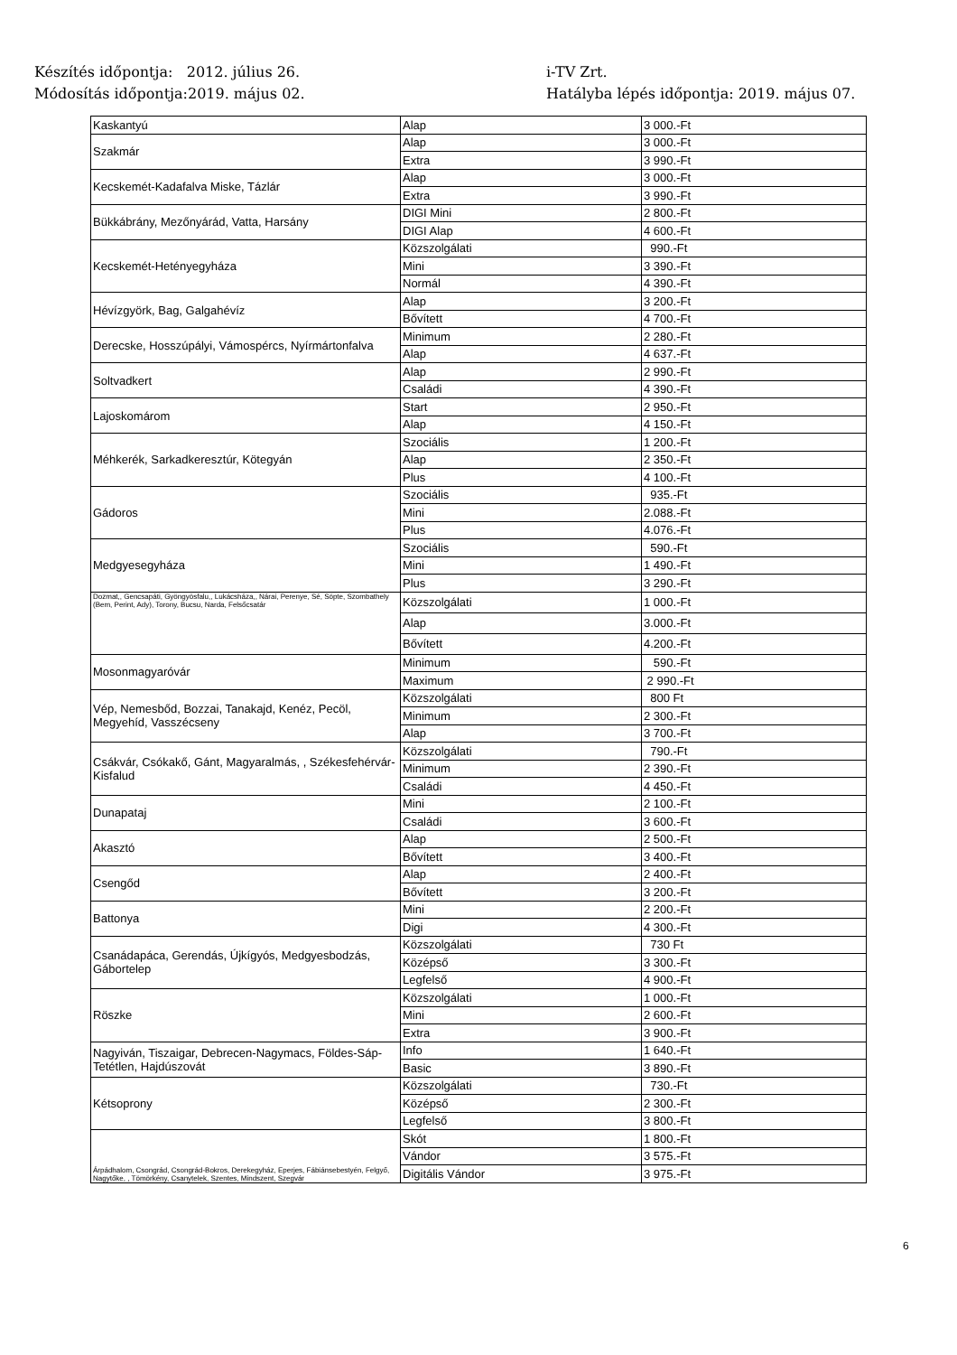Készítés időpontja: 2012. július 26.
i-TV Zrt.
Módosítás időpontja:2019. május 02.
Hatályba lépés időpontja: 2019. május 07.
| Kaskantyú | Alap | 3 000.-Ft |
| Szakmár | Alap | 3 000.-Ft |
| | Extra | 3 990.-Ft |
| Kecskemét-Kadafalva Miske, Tázlár | Alap | 3 000.-Ft |
| | Extra | 3 990.-Ft |
| Bükkábrány, Mezőnyárád, Vatta, Harsány | DIGI Mini | 2 800.-Ft |
| | DIGI Alap | 4 600.-Ft |
| Kecskemét-Hetényegyháza | Közszolgálati | 990.-Ft |
| | Mini | 3 390.-Ft |
| | Normál | 4 390.-Ft |
| Hévízgyörk, Bag, Galgahévíz | Alap | 3 200.-Ft |
| | Bővített | 4 700.-Ft |
| Derecske, Hosszúpályi, Vámospércs, Nyírmártonfalva | Minimum | 2 280.-Ft |
| | Alap | 4 637.-Ft |
| Soltvadkert | Alap | 2 990.-Ft |
| | Családi | 4 390.-Ft |
| Lajoskomárom | Start | 2 950.-Ft |
| | Alap | 4 150.-Ft |
| Méhkerék, Sarkadkeresztúr, Kötegyán | Szociális | 1 200.-Ft |
| | Alap | 2 350.-Ft |
| | Plus | 4 100.-Ft |
| Gádoros | Szociális | 935.-Ft |
| | Mini | 2.088.-Ft |
| | Plus | 4.076.-Ft |
| Medgyesegyháza | Szociális | 590.-Ft |
| | Mini | 1 490.-Ft |
| | Plus | 3 290.-Ft |
| Dozmat,, Gencsapáti, Gyöngyösfalu,, Lukácsháza,, Nárai, Perenye, Sé, Söpte, Szombathely (Bem, Perint, Ady), Torony, Bucsu, Narda, Felsőcsatár | Közszolgálati | 1 000.-Ft |
| | Alap | 3.000.-Ft |
| | Bővített | 4.200.-Ft |
| Mosonmagyaróvár | Minimum | 590.-Ft |
| | Maximum | 2 990.-Ft |
| Vép, Nemesbőd, Bozzai, Tanakajd, Kenéz, Pecöl, Megyehíd, Vasszécseny | Közszolgálati | 800 Ft |
| | Minimum | 2 300.-Ft |
| | Alap | 3 700.-Ft |
| Csákvár, Csókakő, Gánt, Magyaralmás, , Székesfehérvár-Kisfalud | Közszolgálati | 790.-Ft |
| | Minimum | 2 390.-Ft |
| | Családi | 4 450.-Ft |
| Dunapataj | Mini | 2 100.-Ft |
| | Családi | 3 600.-Ft |
| Akasztó | Alap | 2 500.-Ft |
| | Bővített | 3 400.-Ft |
| Csengőd | Alap | 2 400.-Ft |
| | Bővített | 3 200.-Ft |
| Battonya | Mini | 2 200.-Ft |
| | Digi | 4 300.-Ft |
| Csanádapáca, Gerendás, Újkígyós, Medgyesbodzás, Gábortelep | Közszolgálati | 730 Ft |
| | Középső | 3 300.-Ft |
| | Legfelső | 4 900.-Ft |
| Röszke | Közszolgálati | 1 000.-Ft |
| | Mini | 2 600.-Ft |
| | Extra | 3 900.-Ft |
| Nagyiván, Tiszaigar, Debrecen-Nagymacs, Földes-Sáp-Tetétlen, Hajdúszovát | Info | 1 640.-Ft |
| | Basic | 3 890.-Ft |
| Kétsoprony | Közszolgálati | 730.-Ft |
| | Középső | 2 300.-Ft |
| | Legfelső | 3 800.-Ft |
| Árpádhalom, Csongrád, Csongrád-Bokros, Derekegyház, Eperjes, Fábiánsebestyén, Felgyő, Nagytőke, , Tömörkény, Csanytelek, Szentes, Mindszent, Szegvár | Skót | 1 800.-Ft |
| | Vándor | 3 575.-Ft |
| | Digitális Vándor | 3 975.-Ft |
6